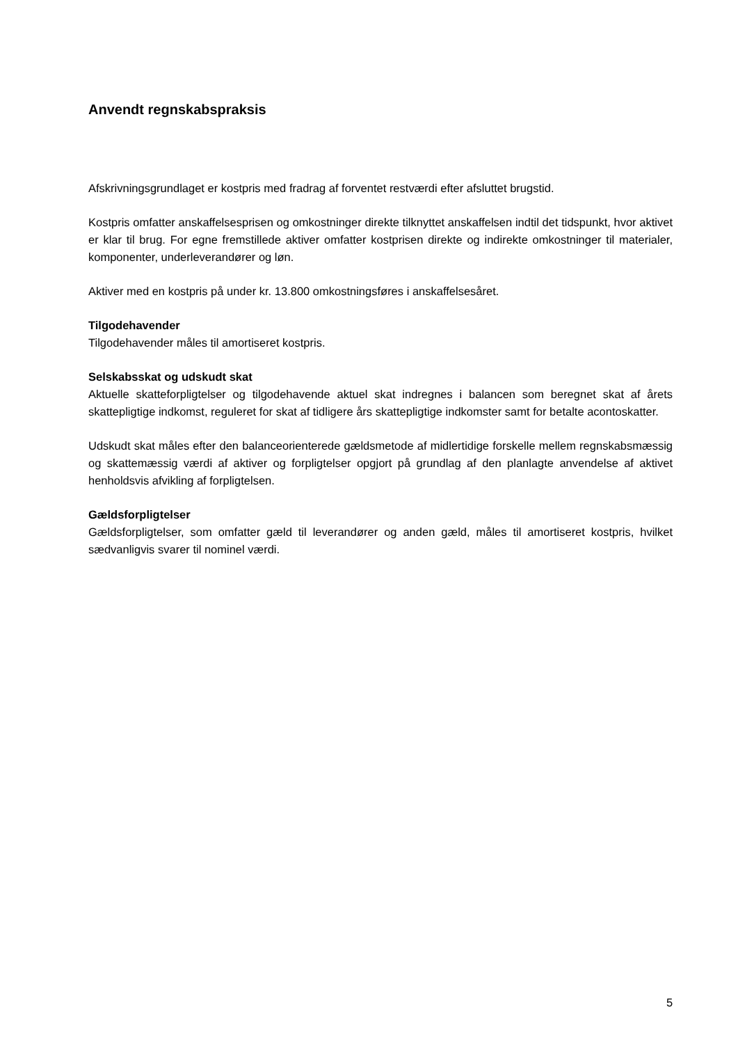Anvendt regnskabspraksis
Afskrivningsgrundlaget er kostpris med fradrag af forventet restværdi efter afsluttet brugstid.
Kostpris omfatter anskaffelsesprisen og omkostninger direkte tilknyttet anskaffelsen indtil det tidspunkt, hvor aktivet er klar til brug. For egne fremstillede aktiver omfatter kostprisen direkte og indirekte omkostninger til materialer, komponenter, underleverandører og løn.
Aktiver med en kostpris på under kr. 13.800 omkostningsføres i anskaffelsesåret.
Tilgodehavender
Tilgodehavender måles til amortiseret kostpris.
Selskabsskat og udskudt skat
Aktuelle skatteforpligtelser og tilgodehavende aktuel skat indregnes i balancen som beregnet skat af årets skattepligtige indkomst, reguleret for skat af tidligere års skattepligtige indkomster samt for betalte acontoskatter.
Udskudt skat måles efter den balanceorienterede gældsmetode af midlertidige forskelle mellem regnskabsmæssig og skattemæssig værdi af aktiver og forpligtelser opgjort på grundlag af den planlagte anvendelse af aktivet henholdsvis afvikling af forpligtelsen.
Gældsforpligtelser
Gældsforpligtelser, som omfatter gæld til leverandører og anden gæld, måles til amortiseret kostpris, hvilket sædvanligvis svarer til nominel værdi.
5